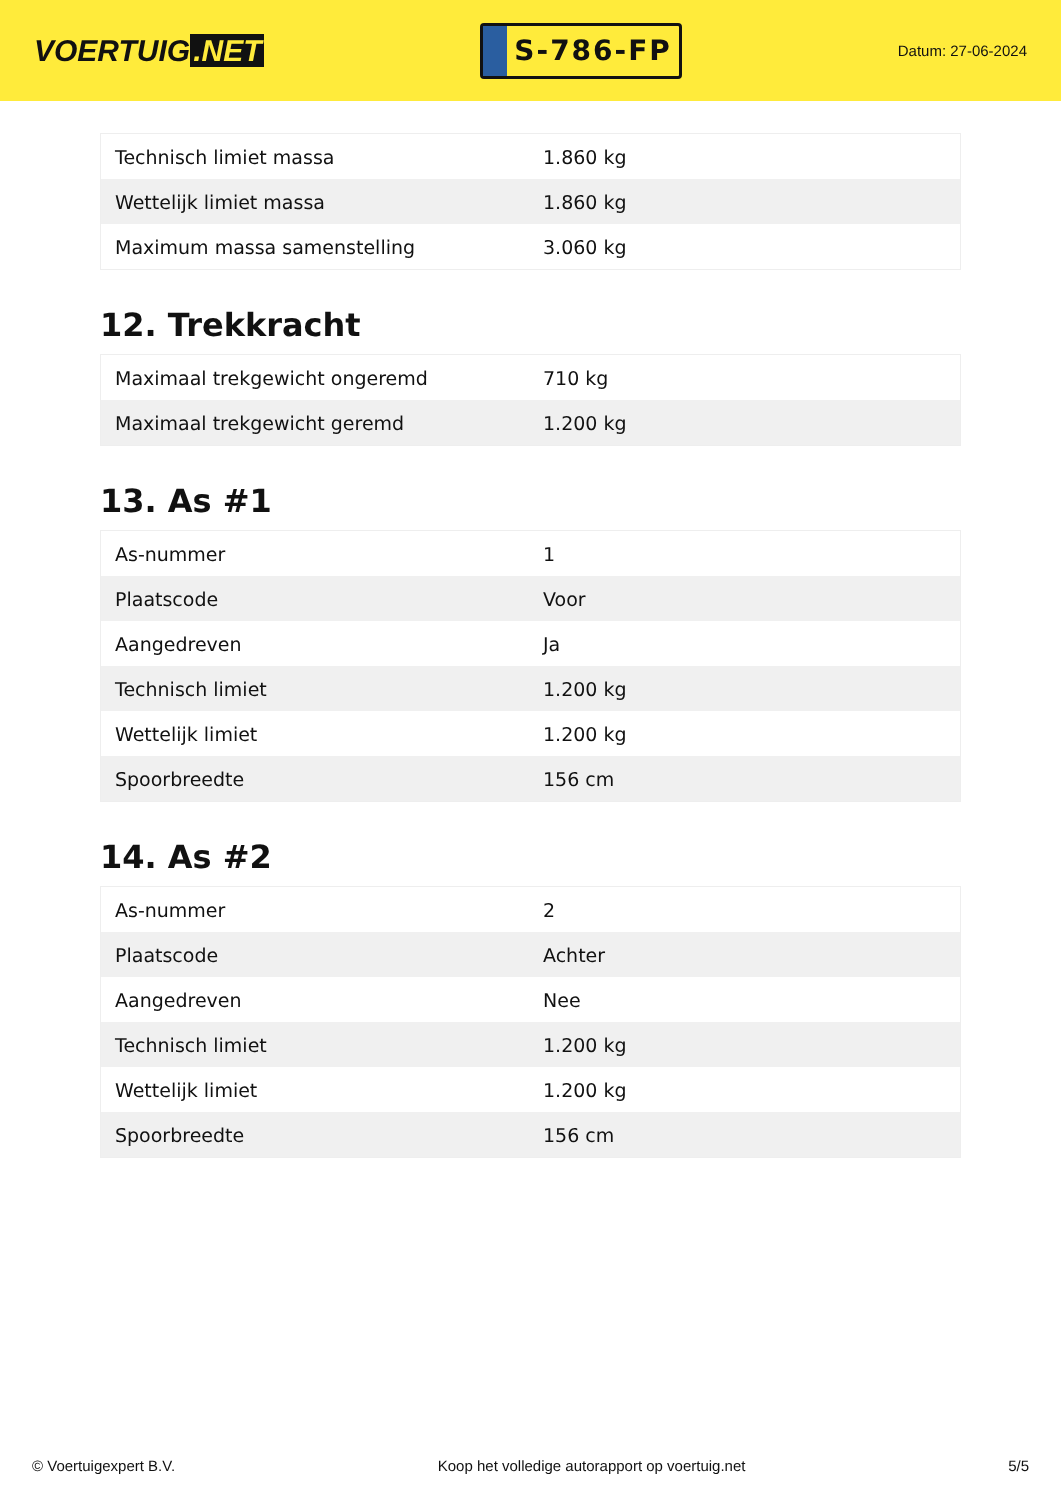VOERTUIG.NET
S-786-FP
Datum: 27-06-2024
| Technisch limiet massa | 1.860 kg |
| Wettelijk limiet massa | 1.860 kg |
| Maximum massa samenstelling | 3.060 kg |
12. Trekkracht
| Maximaal trekgewicht ongeremd | 710 kg |
| Maximaal trekgewicht geremd | 1.200 kg |
13. As #1
| As-nummer | 1 |
| Plaatscode | Voor |
| Aangedreven | Ja |
| Technisch limiet | 1.200 kg |
| Wettelijk limiet | 1.200 kg |
| Spoorbreedte | 156 cm |
14. As #2
| As-nummer | 2 |
| Plaatscode | Achter |
| Aangedreven | Nee |
| Technisch limiet | 1.200 kg |
| Wettelijk limiet | 1.200 kg |
| Spoorbreedte | 156 cm |
© Voertuigexpert B.V. Koop het volledige autorapport op voertuig.net 5/5